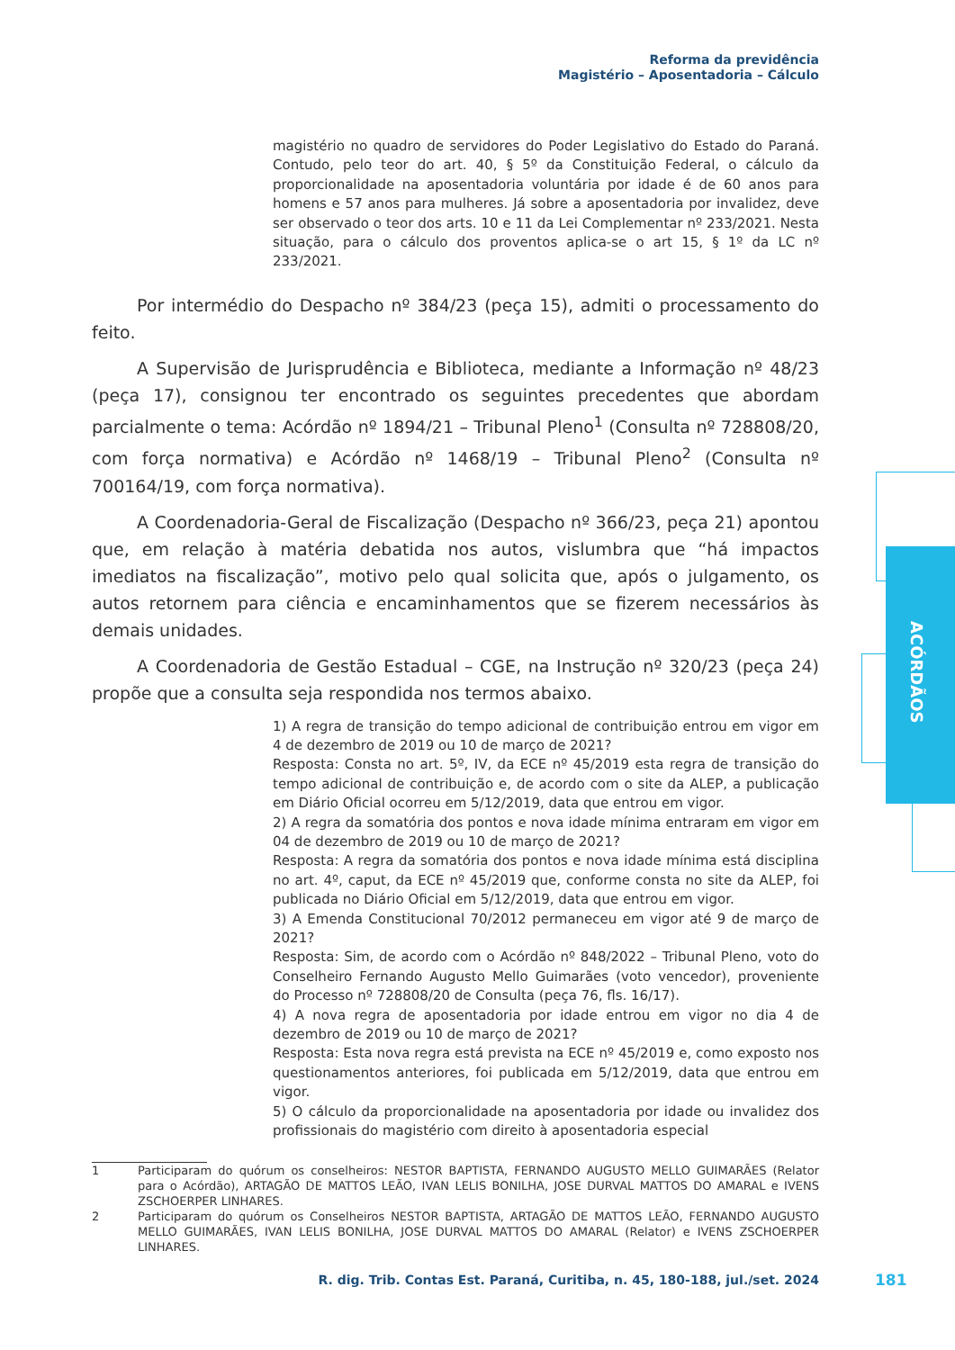Reforma da previdência
Magistério – Aposentadoria – Cálculo
ACÓRDÃOS
magistério no quadro de servidores do Poder Legislativo do Estado do Paraná. Contudo, pelo teor do art. 40, § 5º da Constituição Federal, o cálculo da proporcionalidade na aposentadoria voluntária por idade é de 60 anos para homens e 57 anos para mulheres. Já sobre a aposentadoria por invalidez, deve ser observado o teor dos arts. 10 e 11 da Lei Complementar nº 233/2021. Nesta situação, para o cálculo dos proventos aplica-se o art 15, § 1º da LC nº 233/2021.
Por intermédio do Despacho nº 384/23 (peça 15), admiti o processamento do feito.
A Supervisão de Jurisprudência e Biblioteca, mediante a Informação nº 48/23 (peça 17), consignou ter encontrado os seguintes precedentes que abordam parcialmente o tema: Acórdão nº 1894/21 – Tribunal Pleno<sup>1</sup> (Consulta nº 728808/20, com força normativa) e Acórdão nº 1468/19 – Tribunal Pleno<sup>2</sup> (Consulta nº 700164/19, com força normativa).
A Coordenadoria-Geral de Fiscalização (Despacho nº 366/23, peça 21) apontou que, em relação à matéria debatida nos autos, vislumbra que “há impactos imediatos na fiscalização”, motivo pelo qual solicita que, após o julgamento, os autos retornem para ciência e encaminhamentos que se fizerem necessários às demais unidades.
A Coordenadoria de Gestão Estadual – CGE, na Instrução nº 320/23 (peça 24) propõe que a consulta seja respondida nos termos abaixo.
1) A regra de transição do tempo adicional de contribuição entrou em vigor em 4 de dezembro de 2019 ou 10 de março de 2021?
Resposta: Consta no art. 5º, IV, da ECE nº 45/2019 esta regra de transição do tempo adicional de contribuição e, de acordo com o site da ALEP, a publicação em Diário Oficial ocorreu em 5/12/2019, data que entrou em vigor.
2) A regra da somatória dos pontos e nova idade mínima entraram em vigor em 04 de dezembro de 2019 ou 10 de março de 2021?
Resposta: A regra da somatória dos pontos e nova idade mínima está disciplina no art. 4º, caput, da ECE nº 45/2019 que, conforme consta no site da ALEP, foi publicada no Diário Oficial em 5/12/2019, data que entrou em vigor.
3) A Emenda Constitucional 70/2012 permaneceu em vigor até 9 de março de 2021?
Resposta: Sim, de acordo com o Acórdão nº 848/2022 – Tribunal Pleno, voto do Conselheiro Fernando Augusto Mello Guimarães (voto vencedor), proveniente do Processo nº 728808/20 de Consulta (peça 76, fls. 16/17).
4) A nova regra de aposentadoria por idade entrou em vigor no dia 4 de dezembro de 2019 ou 10 de março de 2021?
Resposta: Esta nova regra está prevista na ECE nº 45/2019 e, como exposto nos questionamentos anteriores, foi publicada em 5/12/2019, data que entrou em vigor.
5) O cálculo da proporcionalidade na aposentadoria por idade ou invalidez dos profissionais do magistério com direito à aposentadoria especial
1 Participaram do quórum os conselheiros: NESTOR BAPTISTA, FERNANDO AUGUSTO MELLO GUIMARÃES (Relator para o Acórdão), ARTAGÃO DE MATTOS LEÃO, IVAN LELIS BONILHA, JOSE DURVAL MATTOS DO AMARAL e IVENS ZSCHOERPER LINHARES.
2 Participaram do quórum os Conselheiros NESTOR BAPTISTA, ARTAGÃO DE MATTOS LEÃO, FERNANDO AUGUSTO MELLO GUIMARÃES, IVAN LELIS BONILHA, JOSE DURVAL MATTOS DO AMARAL (Relator) e IVENS ZSCHOERPER LINHARES.
R. dig. Trib. Contas Est. Paraná, Curitiba, n. 45, 180-188, jul./set. 2024
181